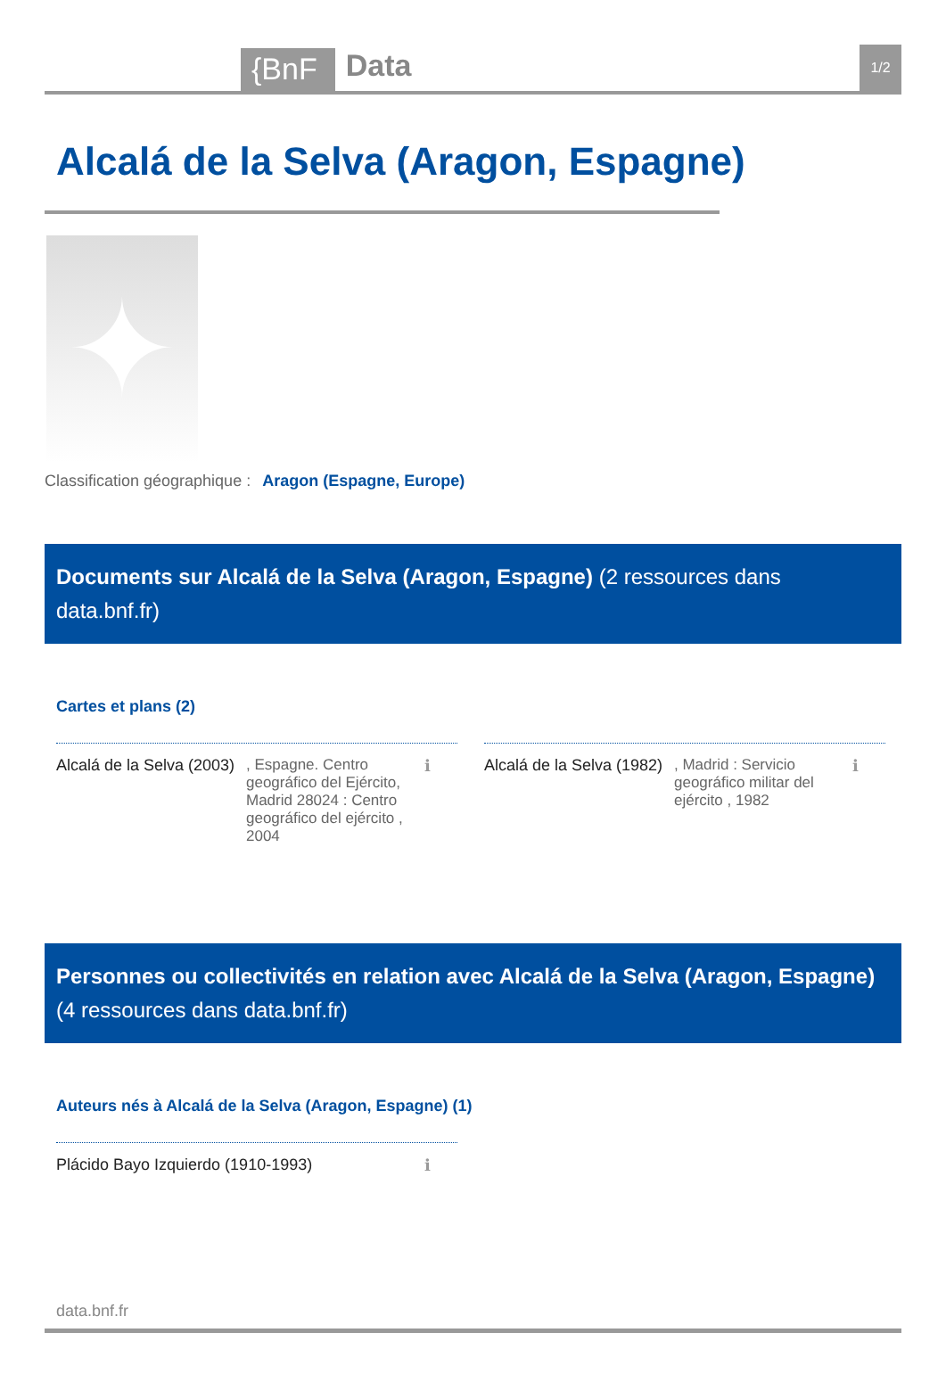{BnF
Data
1/2
Alcalá de la Selva (Aragon, Espagne)
✦
Classification géographique : Aragon (Espagne, Europe)
Documents sur Alcalá de la Selva (Aragon, Espagne) (2 ressources dans data.bnf.fr)
Cartes et plans (2)
Alcalá de la Selva (2003)
, Espagne. Centro geográfico del Ejército, Madrid 28024 : Centro geográfico del ejército , 2004
ℹ
Alcalá de la Selva (1982)
, Madrid : Servicio geográfico militar del ejército , 1982
ℹ
Personnes ou collectivités en relation avec Alcalá de la Selva (Aragon, Espagne) (4 ressources dans data.bnf.fr)
Auteurs nés à Alcalá de la Selva (Aragon, Espagne) (1)
Plácido Bayo Izquierdo (1910-1993) ℹ
data.bnf.fr